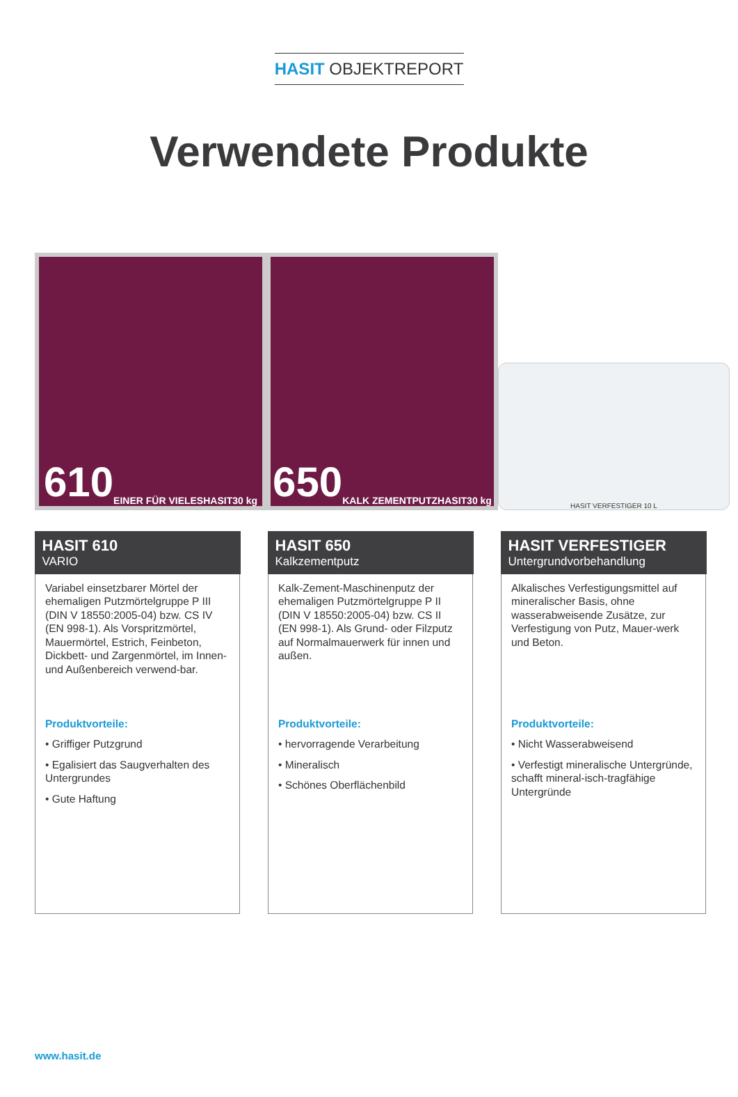HASIT OBJEKTREPORT
Verwendete Produkte
610 EINER FÜR VIELES HASIT 30 kg
650 KALK ZEMENTPUTZ HASIT 30 kg
HASIT VERFESTIGER 10 L
HASIT 610
VARIO
Variabel einsetzbarer Mörtel der ehemaligen Putzmörtelgruppe P III (DIN V 18550:2005-04) bzw. CS IV (EN 998-1). Als Vorspritzmörtel, Mauermörtel, Estrich, Feinbeton, Dickbett- und Zargenmörtel, im Innen- und Außenbereich verwend-bar.
Produktvorteile:
• Griffiger Putzgrund
• Egalisiert das Saugverhalten des Untergrundes
• Gute Haftung
HASIT 650
Kalkzementputz
Kalk-Zement-Maschinenputz der ehemaligen Putzmörtelgruppe P II (DIN V 18550:2005-04) bzw. CS II (EN 998-1). Als Grund- oder Filzputz auf Normalmauerwerk für innen und außen.
Produktvorteile:
• hervorragende Verarbeitung
• Mineralisch
• Schönes Oberflächenbild
HASIT VERFESTIGER
Untergrundvorbehandlung
Alkalisches Verfestigungsmittel auf mineralischer Basis, ohne wasserabweisende Zusätze, zur Verfestigung von Putz, Mauer-werk und Beton.
Produktvorteile:
• Nicht Wasserabweisend
• Verfestigt mineralische Untergründe, schafft mineral-isch-tragfähige Untergründe
www.hasit.de